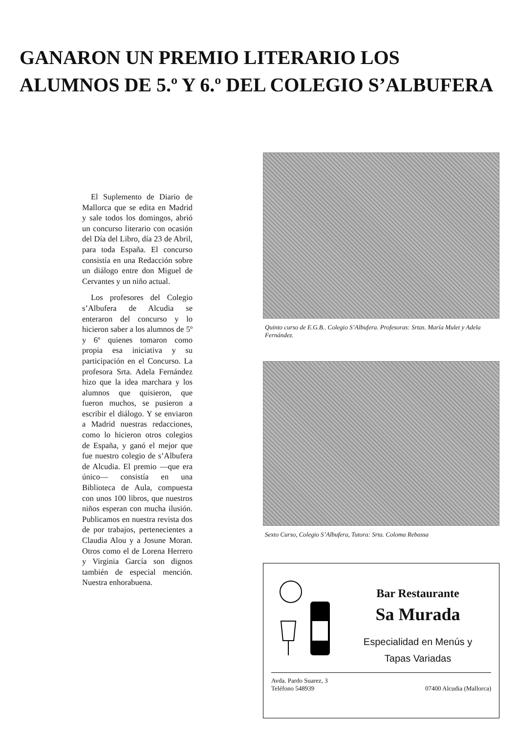GANARON UN PREMIO LITERARIO LOS ALUMNOS DE 5.º Y 6.º DEL COLEGIO S’ALBUFERA
El Suplemento de Diario de Mallorca que se edita en Madrid y sale todos los domingos, abrió un concurso literario con ocasión del Día del Libro, día 23 de Abril, para toda España. El concurso consistía en una Redacción sobre un diálogo entre don Miguel de Cervantes y un niño actual.
Los profesores del Colegio s’Albufera de Alcudia se enteraron del concurso y lo hicieron saber a los alumnos de 5º y 6º quienes tomaron como propia esa iniciativa y su participación en el Concurso. La profesora Srta. Adela Fernández hizo que la idea marchara y los alumnos que quisieron, que fueron muchos, se pusieron a escribir el diálogo. Y se enviaron a Madrid nuestras redacciones, como lo hicieron otros colegios de España, y ganó el mejor que fue nuestro colegio de s’Albufera de Alcudia. El premio —que era único— consistía en una Biblioteca de Aula, compuesta con unos 100 libros, que nuestros niños esperan con mucha ilusión. Publicamos en nuestra revista dos de por trabajos, pertenecientes a Claudia Alou y a Josune Moran. Otros como el de Lorena Herrero y Virginia García son dignos también de especial mención. Nuestra enhorabuena.
Quinto curso de E.G.B.. Colegio S’Albufera. Profesoras: Srtas. María Mulet y Adela Fernández.
Sexto Curso, Colegio S’Albufera, Tutora: Srta. Coloma Rebassa
Bar Restaurante
Sa Murada
Especialidad en Menús y
Tapas Variadas
Avda. Pardo Suarez, 3
Teléfono 548939
07400 Alcudia (Mallorca)